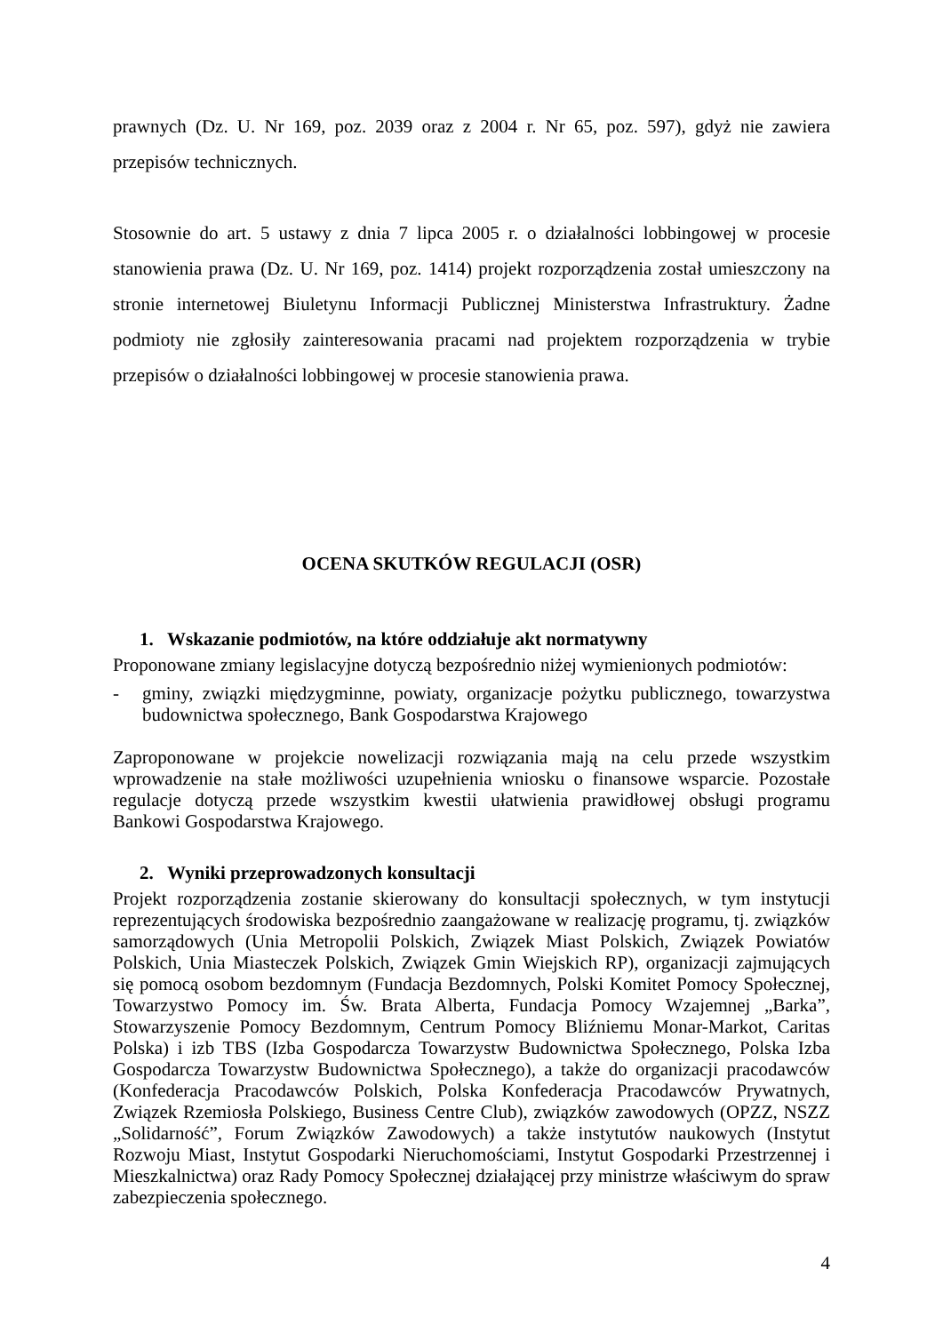prawnych (Dz. U. Nr 169, poz. 2039 oraz z 2004 r. Nr 65, poz. 597), gdyż nie zawiera przepisów technicznych.
Stosownie do art. 5 ustawy z dnia 7 lipca 2005 r. o działalności lobbingowej w procesie stanowienia prawa (Dz. U. Nr 169, poz. 1414) projekt rozporządzenia został umieszczony na stronie internetowej Biuletynu Informacji Publicznej Ministerstwa Infrastruktury. Żadne podmioty nie zgłosiły zainteresowania pracami nad projektem rozporządzenia w trybie przepisów o działalności lobbingowej w procesie stanowienia prawa.
OCENA SKUTKÓW REGULACJI (OSR)
1. Wskazanie podmiotów, na które oddziałuje akt normatywny
Proponowane zmiany legislacyjne dotyczą bezpośrednio niżej wymienionych podmiotów:
- gminy, związki międzygminne, powiaty, organizacje pożytku publicznego, towarzystwa budownictwa społecznego, Bank Gospodarstwa Krajowego
Zaproponowane w projekcie nowelizacji rozwiązania mają na celu przede wszystkim wprowadzenie na stałe możliwości uzupełnienia wniosku o finansowe wsparcie. Pozostałe regulacje dotyczą przede wszystkim kwestii ułatwienia prawidłowej obsługi programu Bankowi Gospodarstwa Krajowego.
2. Wyniki przeprowadzonych konsultacji
Projekt rozporządzenia zostanie skierowany do konsultacji społecznych, w tym instytucji reprezentujących środowiska bezpośrednio zaangażowane w realizację programu, tj. związków samorządowych (Unia Metropolii Polskich, Związek Miast Polskich, Związek Powiatów Polskich, Unia Miasteczek Polskich, Związek Gmin Wiejskich RP), organizacji zajmujących się pomocą osobom bezdomnym (Fundacja Bezdomnych, Polski Komitet Pomocy Społecznej, Towarzystwo Pomocy im. Św. Brata Alberta, Fundacja Pomocy Wzajemnej „Barka”, Stowarzyszenie Pomocy Bezdomnym, Centrum Pomocy Bliźniemu Monar-Markot, Caritas Polska) i izb TBS (Izba Gospodarcza Towarzystw Budownictwa Społecznego, Polska Izba Gospodarcza Towarzystw Budownictwa Społecznego), a także do organizacji pracodawców (Konfederacja Pracodawców Polskich, Polska Konfederacja Pracodawców Prywatnych, Związek Rzemiosła Polskiego, Business Centre Club), związków zawodowych (OPZZ, NSZZ „Solidarność”, Forum Związków Zawodowych) a także instytutów naukowych (Instytut Rozwoju Miast, Instytut Gospodarki Nieruchomościami, Instytut Gospodarki Przestrzennej i Mieszkalnictwa) oraz Rady Pomocy Społecznej działającej przy ministrze właściwym do spraw zabezpieczenia społecznego.
4